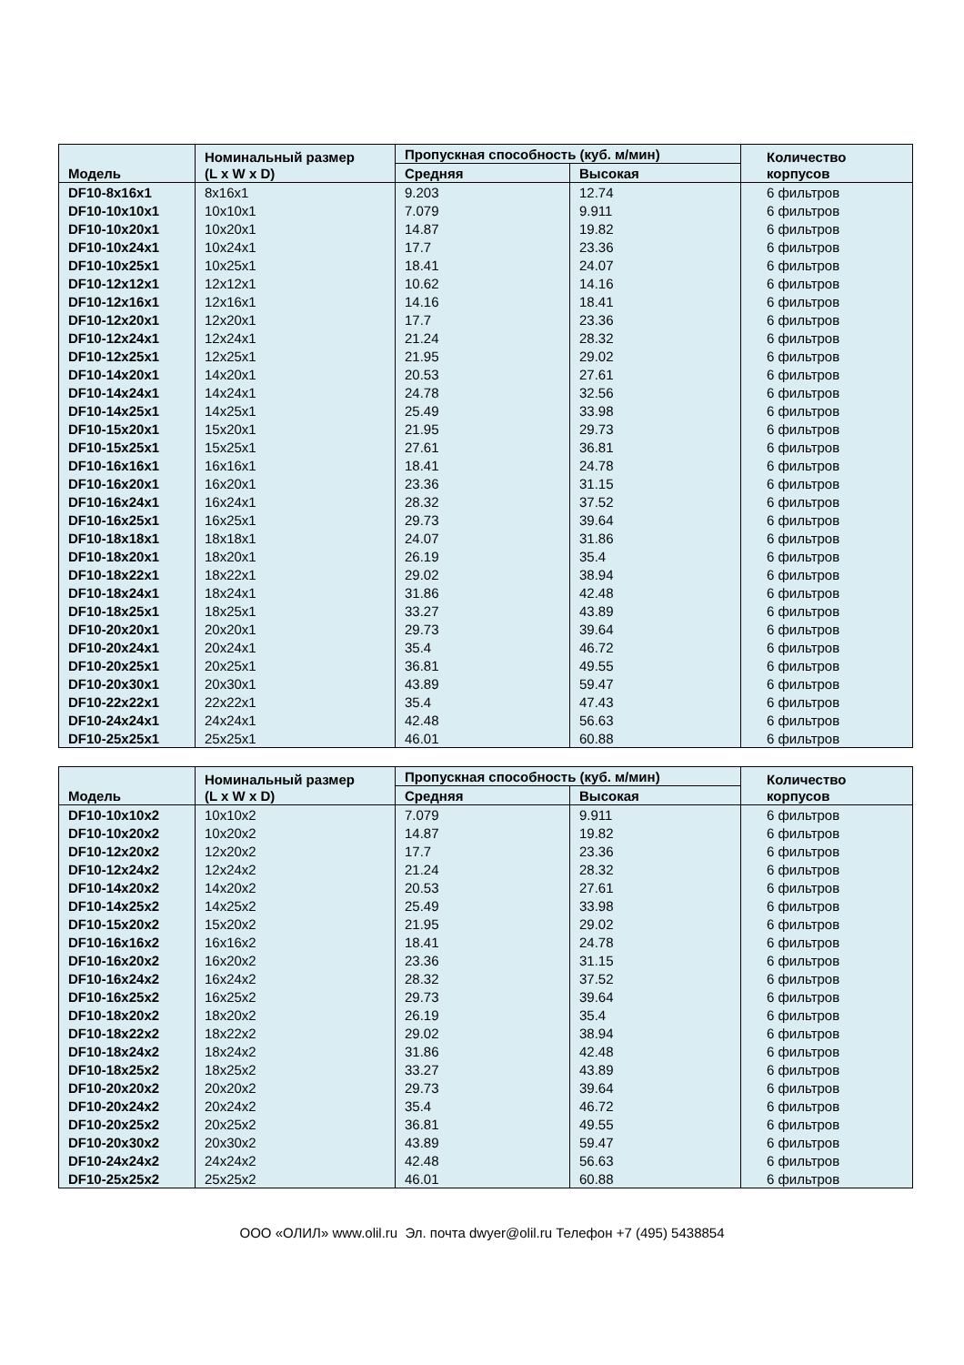| Модель | Номинальный размер (L x W x D) | Пропускная способность (куб. м/мин) | | Количество корпусов |
| --- | --- | --- | --- | --- |
| | | Средняя | Высокая | |
| DF10-8x16x1 | 8x16x1 | 9.203 | 12.74 | 6 фильтров |
| DF10-10x10x1 | 10x10x1 | 7.079 | 9.911 | 6 фильтров |
| DF10-10x20x1 | 10x20x1 | 14.87 | 19.82 | 6 фильтров |
| DF10-10x24x1 | 10x24x1 | 17.7 | 23.36 | 6 фильтров |
| DF10-10x25x1 | 10x25x1 | 18.41 | 24.07 | 6 фильтров |
| DF10-12x12x1 | 12x12x1 | 10.62 | 14.16 | 6 фильтров |
| DF10-12x16x1 | 12x16x1 | 14.16 | 18.41 | 6 фильтров |
| DF10-12x20x1 | 12x20x1 | 17.7 | 23.36 | 6 фильтров |
| DF10-12x24x1 | 12x24x1 | 21.24 | 28.32 | 6 фильтров |
| DF10-12x25x1 | 12x25x1 | 21.95 | 29.02 | 6 фильтров |
| DF10-14x20x1 | 14x20x1 | 20.53 | 27.61 | 6 фильтров |
| DF10-14x24x1 | 14x24x1 | 24.78 | 32.56 | 6 фильтров |
| DF10-14x25x1 | 14x25x1 | 25.49 | 33.98 | 6 фильтров |
| DF10-15x20x1 | 15x20x1 | 21.95 | 29.73 | 6 фильтров |
| DF10-15x25x1 | 15x25x1 | 27.61 | 36.81 | 6 фильтров |
| DF10-16x16x1 | 16x16x1 | 18.41 | 24.78 | 6 фильтров |
| DF10-16x20x1 | 16x20x1 | 23.36 | 31.15 | 6 фильтров |
| DF10-16x24x1 | 16x24x1 | 28.32 | 37.52 | 6 фильтров |
| DF10-16x25x1 | 16x25x1 | 29.73 | 39.64 | 6 фильтров |
| DF10-18x18x1 | 18x18x1 | 24.07 | 31.86 | 6 фильтров |
| DF10-18x20x1 | 18x20x1 | 26.19 | 35.4 | 6 фильтров |
| DF10-18x22x1 | 18x22x1 | 29.02 | 38.94 | 6 фильтров |
| DF10-18x24x1 | 18x24x1 | 31.86 | 42.48 | 6 фильтров |
| DF10-18x25x1 | 18x25x1 | 33.27 | 43.89 | 6 фильтров |
| DF10-20x20x1 | 20x20x1 | 29.73 | 39.64 | 6 фильтров |
| DF10-20x24x1 | 20x24x1 | 35.4 | 46.72 | 6 фильтров |
| DF10-20x25x1 | 20x25x1 | 36.81 | 49.55 | 6 фильтров |
| DF10-20x30x1 | 20x30x1 | 43.89 | 59.47 | 6 фильтров |
| DF10-22x22x1 | 22x22x1 | 35.4 | 47.43 | 6 фильтров |
| DF10-24x24x1 | 24x24x1 | 42.48 | 56.63 | 6 фильтров |
| DF10-25x25x1 | 25x25x1 | 46.01 | 60.88 | 6 фильтров |
| Модель | Номинальный размер (L x W x D) | Пропускная способность (куб. м/мин) | | Количество корпусов |
| --- | --- | --- | --- | --- |
| | | Средняя | Высокая | |
| DF10-10x10x2 | 10x10x2 | 7.079 | 9.911 | 6 фильтров |
| DF10-10x20x2 | 10x20x2 | 14.87 | 19.82 | 6 фильтров |
| DF10-12x20x2 | 12x20x2 | 17.7 | 23.36 | 6 фильтров |
| DF10-12x24x2 | 12x24x2 | 21.24 | 28.32 | 6 фильтров |
| DF10-14x20x2 | 14x20x2 | 20.53 | 27.61 | 6 фильтров |
| DF10-14x25x2 | 14x25x2 | 25.49 | 33.98 | 6 фильтров |
| DF10-15x20x2 | 15x20x2 | 21.95 | 29.02 | 6 фильтров |
| DF10-16x16x2 | 16x16x2 | 18.41 | 24.78 | 6 фильтров |
| DF10-16x20x2 | 16x20x2 | 23.36 | 31.15 | 6 фильтров |
| DF10-16x24x2 | 16x24x2 | 28.32 | 37.52 | 6 фильтров |
| DF10-16x25x2 | 16x25x2 | 29.73 | 39.64 | 6 фильтров |
| DF10-18x20x2 | 18x20x2 | 26.19 | 35.4 | 6 фильтров |
| DF10-18x22x2 | 18x22x2 | 29.02 | 38.94 | 6 фильтров |
| DF10-18x24x2 | 18x24x2 | 31.86 | 42.48 | 6 фильтров |
| DF10-18x25x2 | 18x25x2 | 33.27 | 43.89 | 6 фильтров |
| DF10-20x20x2 | 20x20x2 | 29.73 | 39.64 | 6 фильтров |
| DF10-20x24x2 | 20x24x2 | 35.4 | 46.72 | 6 фильтров |
| DF10-20x25x2 | 20x25x2 | 36.81 | 49.55 | 6 фильтров |
| DF10-20x30x2 | 20x30x2 | 43.89 | 59.47 | 6 фильтров |
| DF10-24x24x2 | 24x24x2 | 42.48 | 56.63 | 6 фильтров |
| DF10-25x25x2 | 25x25x2 | 46.01 | 60.88 | 6 фильтров |
ООО «ОЛИЛ» www.olil.ru Эл. почта dwyer@olil.ru Телефон +7 (495) 5438854